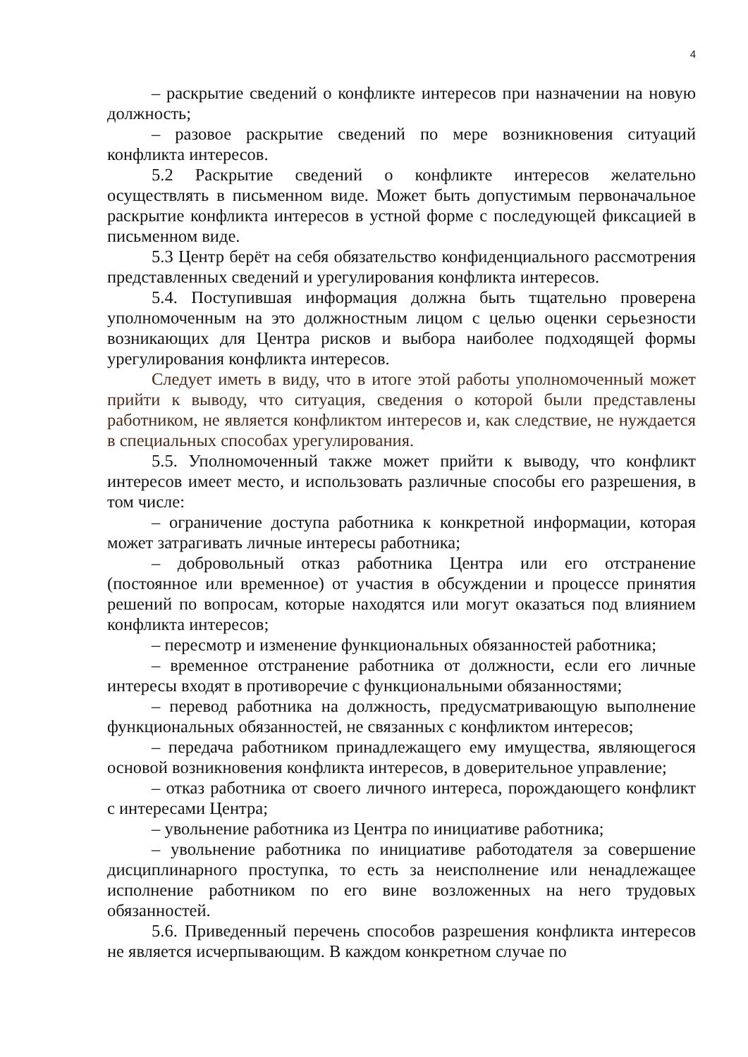4
– раскрытие сведений о конфликте интересов при назначении на новую должность;
– разовое раскрытие сведений по мере возникновения ситуаций конфликта интересов.
5.2 Раскрытие сведений о конфликте интересов желательно осуществлять в письменном виде. Может быть допустимым первоначальное раскрытие конфликта интересов в устной форме с последующей фиксацией в письменном виде.
5.3 Центр берёт на себя обязательство конфиденциального рассмотрения представленных сведений и урегулирования конфликта интересов.
5.4. Поступившая информация должна быть тщательно проверена уполномоченным на это должностным лицом с целью оценки серьезности возникающих для Центра рисков и выбора наиболее подходящей формы урегулирования конфликта интересов.
Следует иметь в виду, что в итоге этой работы уполномоченный может прийти к выводу, что ситуация, сведения о которой были представлены работником, не является конфликтом интересов и, как следствие, не нуждается в специальных способах урегулирования.
5.5. Уполномоченный также может прийти к выводу, что конфликт интересов имеет место, и использовать различные способы его разрешения, в том числе:
– ограничение доступа работника к конкретной информации, которая может затрагивать личные интересы работника;
– добровольный отказ работника Центра или его отстранение (постоянное или временное) от участия в обсуждении и процессе принятия решений по вопросам, которые находятся или могут оказаться под влиянием конфликта интересов;
– пересмотр и изменение функциональных обязанностей работника;
– временное отстранение работника от должности, если его личные интересы входят в противоречие с функциональными обязанностями;
– перевод работника на должность, предусматривающую выполнение функциональных обязанностей, не связанных с конфликтом интересов;
– передача работником принадлежащего ему имущества, являющегося основой возникновения конфликта интересов, в доверительное управление;
– отказ работника от своего личного интереса, порождающего конфликт с интересами Центра;
– увольнение работника из Центра по инициативе работника;
– увольнение работника по инициативе работодателя за совершение дисциплинарного проступка, то есть за неисполнение или ненадлежащее исполнение работником по его вине возложенных на него трудовых обязанностей.
5.6. Приведенный перечень способов разрешения конфликта интересов не является исчерпывающим. В каждом конкретном случае по